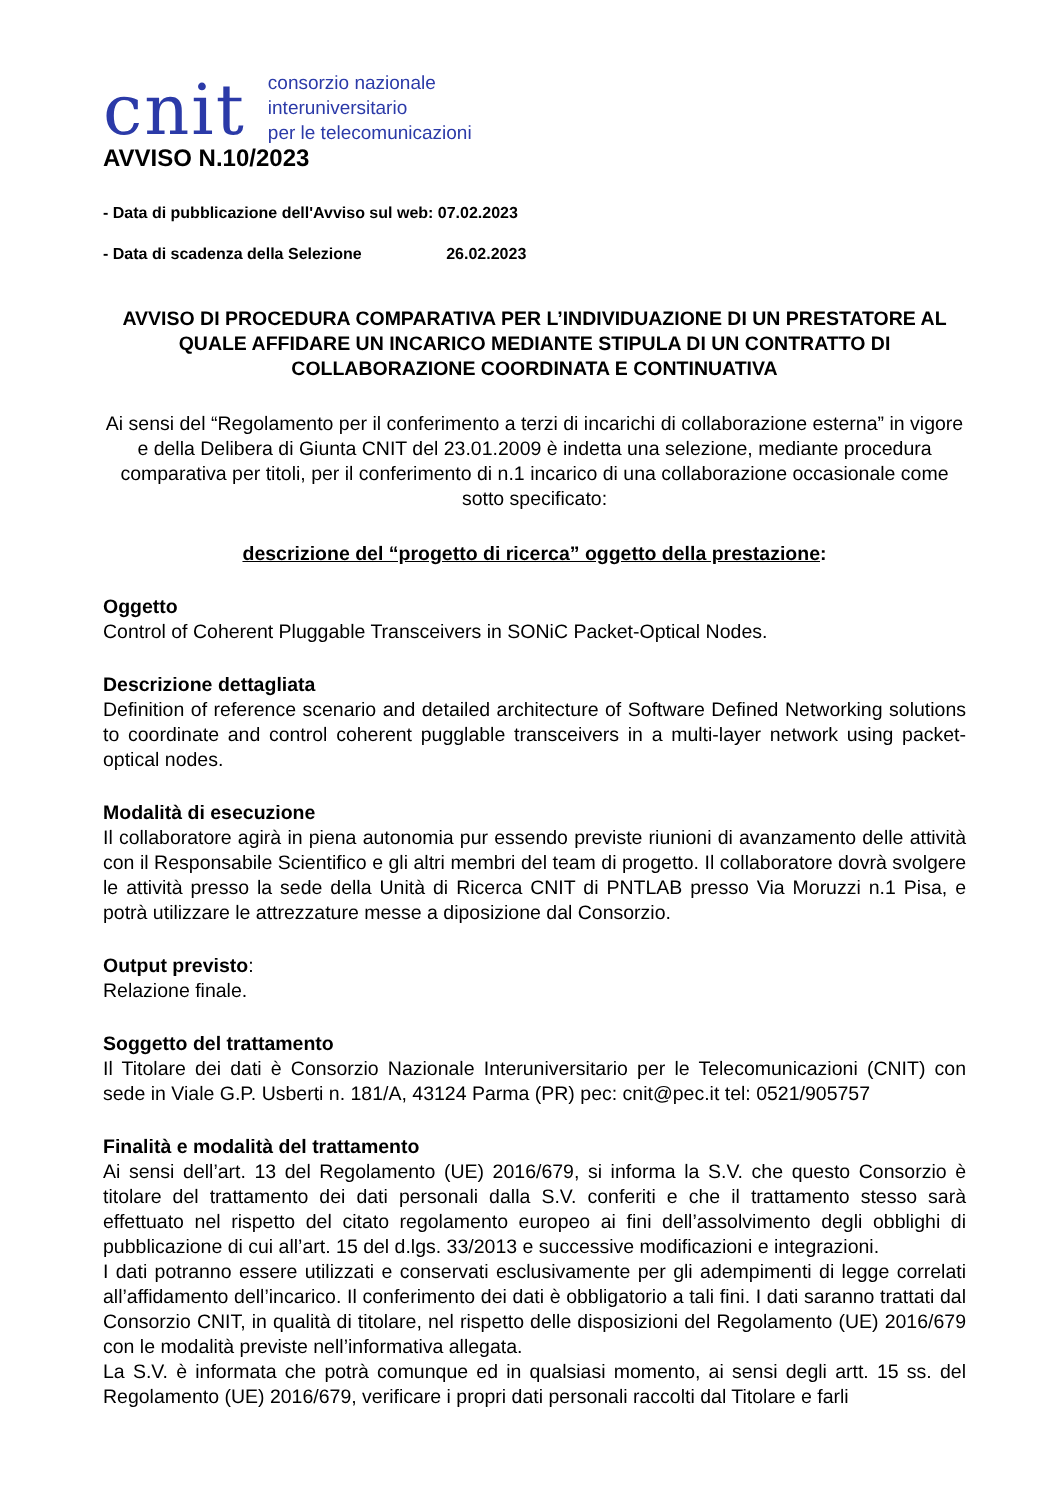cnit
consorzio nazionale
interuniversitario
per le telecomunicazioni
AVVISO N.10/2023
- Data di pubblicazione dell'Avviso sul web: 07.02.2023
- Data di scadenza della Selezione 26.02.2023
AVVISO DI PROCEDURA COMPARATIVA PER L’INDIVIDUAZIONE DI UN PRESTATORE AL QUALE AFFIDARE UN INCARICO MEDIANTE STIPULA DI UN CONTRATTO DI COLLABORAZIONE COORDINATA E CONTINUATIVA
Ai sensi del “Regolamento per il conferimento a terzi di incarichi di collaborazione esterna” in vigore e della Delibera di Giunta CNIT del 23.01.2009 è indetta una selezione, mediante procedura comparativa per titoli, per il conferimento di n.1 incarico di una collaborazione occasionale come sotto specificato:
descrizione del “progetto di ricerca” oggetto della prestazione:
Oggetto
Control of Coherent Pluggable Transceivers in SONiC Packet-Optical Nodes.
Descrizione dettagliata
Definition of reference scenario and detailed architecture of Software Defined Networking solutions to coordinate and control coherent pugglable transceivers in a multi-layer network using packet-optical nodes.
Modalità di esecuzione
Il collaboratore agirà in piena autonomia pur essendo previste riunioni di avanzamento delle attività con il Responsabile Scientifico e gli altri membri del team di progetto. Il collaboratore dovrà svolgere le attività presso la sede della Unità di Ricerca CNIT di PNTLAB presso Via Moruzzi n.1 Pisa, e potrà utilizzare le attrezzature messe a diposizione dal Consorzio.
Output previsto:
Relazione finale.
Soggetto del trattamento
Il Titolare dei dati è Consorzio Nazionale Interuniversitario per le Telecomunicazioni (CNIT) con sede in Viale G.P. Usberti n. 181/A, 43124 Parma (PR) pec: cnit@pec.it tel: 0521/905757
Finalità e modalità del trattamento
Ai sensi dell’art. 13 del Regolamento (UE) 2016/679, si informa la S.V. che questo Consorzio è titolare del trattamento dei dati personali dalla S.V. conferiti e che il trattamento stesso sarà effettuato nel rispetto del citato regolamento europeo ai fini dell’assolvimento degli obblighi di pubblicazione di cui all’art. 15 del d.lgs. 33/2013 e successive modificazioni e integrazioni.
I dati potranno essere utilizzati e conservati esclusivamente per gli adempimenti di legge correlati all’affidamento dell’incarico. Il conferimento dei dati è obbligatorio a tali fini. I dati saranno trattati dal Consorzio CNIT, in qualità di titolare, nel rispetto delle disposizioni del Regolamento (UE) 2016/679 con le modalità previste nell’informativa allegata.
La S.V. è informata che potrà comunque ed in qualsiasi momento, ai sensi degli artt. 15 ss. del Regolamento (UE) 2016/679, verificare i propri dati personali raccolti dal Titolare e farli